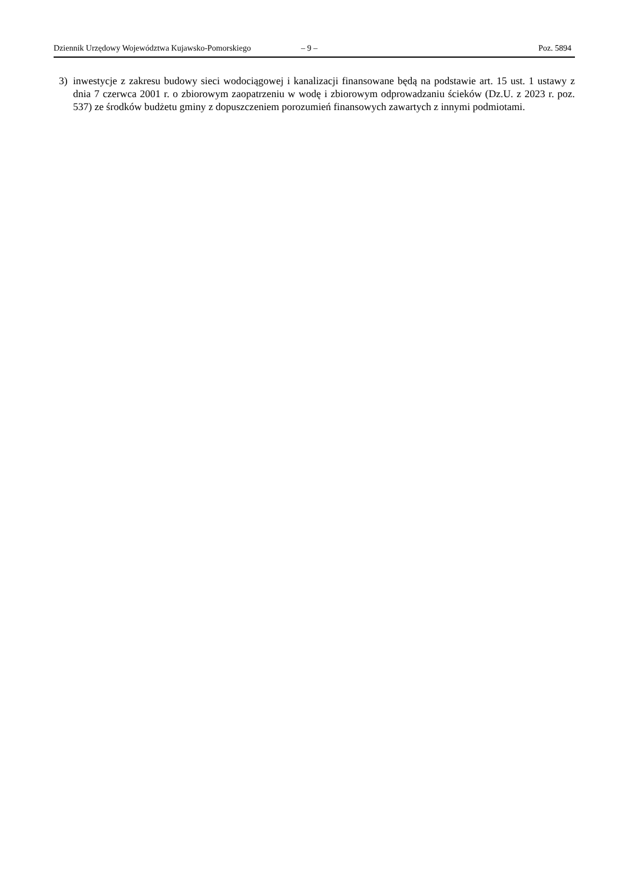Dziennik Urzędowy Województwa Kujawsko-Pomorskiego – 9 – Poz. 5894
3) inwestycje z zakresu budowy sieci wodociągowej i kanalizacji finansowane będą na podstawie art. 15 ust. 1 ustawy z dnia 7 czerwca 2001 r. o zbiorowym zaopatrzeniu w wodę i zbiorowym odprowadzaniu ścieków (Dz.U. z 2023 r. poz. 537) ze środków budżetu gminy z dopuszczeniem porozumień finansowych zawartych z innymi podmiotami.